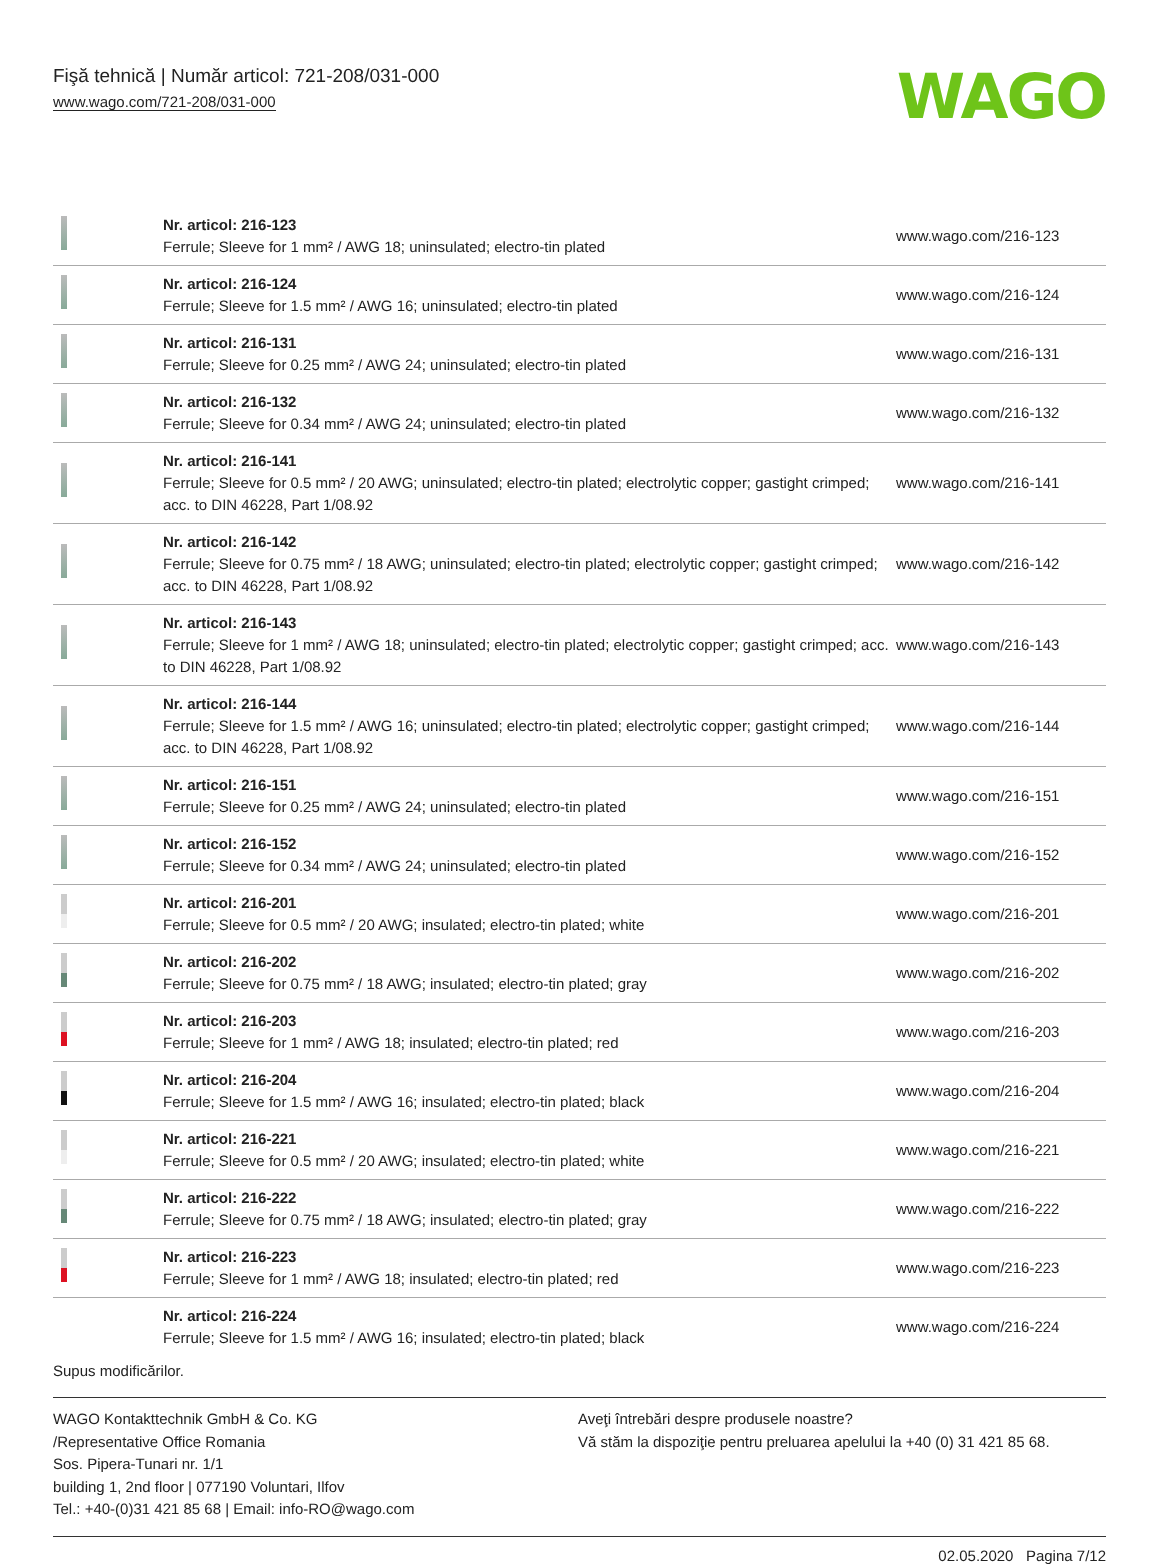Fişă tehnică | Număr articol: 721-208/031-000
www.wago.com/721-208/031-000
WAGO
| | Nr. articol: 216-123 Ferrule; Sleeve for 1 mm² / AWG 18; uninsulated; electro-tin plated | www.wago.com/216-123 |
| | Nr. articol: 216-124 Ferrule; Sleeve for 1.5 mm² / AWG 16; uninsulated; electro-tin plated | www.wago.com/216-124 |
| | Nr. articol: 216-131 Ferrule; Sleeve for 0.25 mm² / AWG 24; uninsulated; electro-tin plated | www.wago.com/216-131 |
| | Nr. articol: 216-132 Ferrule; Sleeve for 0.34 mm² / AWG 24; uninsulated; electro-tin plated | www.wago.com/216-132 |
| | Nr. articol: 216-141 Ferrule; Sleeve for 0.5 mm² / 20 AWG; uninsulated; electro-tin plated; electrolytic copper; gastight crimped; acc. to DIN 46228, Part 1/08.92 | www.wago.com/216-141 |
| | Nr. articol: 216-142 Ferrule; Sleeve for 0.75 mm² / 18 AWG; uninsulated; electro-tin plated; electrolytic copper; gastight crimped; acc. to DIN 46228, Part 1/08.92 | www.wago.com/216-142 |
| | Nr. articol: 216-143 Ferrule; Sleeve for 1 mm² / AWG 18; uninsulated; electro-tin plated; electrolytic copper; gastight crimped; acc. to DIN 46228, Part 1/08.92 | www.wago.com/216-143 |
| | Nr. articol: 216-144 Ferrule; Sleeve for 1.5 mm² / AWG 16; uninsulated; electro-tin plated; electrolytic copper; gastight crimped; acc. to DIN 46228, Part 1/08.92 | www.wago.com/216-144 |
| | Nr. articol: 216-151 Ferrule; Sleeve for 0.25 mm² / AWG 24; uninsulated; electro-tin plated | www.wago.com/216-151 |
| | Nr. articol: 216-152 Ferrule; Sleeve for 0.34 mm² / AWG 24; uninsulated; electro-tin plated | www.wago.com/216-152 |
| | Nr. articol: 216-201 Ferrule; Sleeve for 0.5 mm² / 20 AWG; insulated; electro-tin plated; white | www.wago.com/216-201 |
| | Nr. articol: 216-202 Ferrule; Sleeve for 0.75 mm² / 18 AWG; insulated; electro-tin plated; gray | www.wago.com/216-202 |
| | Nr. articol: 216-203 Ferrule; Sleeve for 1 mm² / AWG 18; insulated; electro-tin plated; red | www.wago.com/216-203 |
| | Nr. articol: 216-204 Ferrule; Sleeve for 1.5 mm² / AWG 16; insulated; electro-tin plated; black | www.wago.com/216-204 |
| | Nr. articol: 216-221 Ferrule; Sleeve for 0.5 mm² / 20 AWG; insulated; electro-tin plated; white | www.wago.com/216-221 |
| | Nr. articol: 216-222 Ferrule; Sleeve for 0.75 mm² / 18 AWG; insulated; electro-tin plated; gray | www.wago.com/216-222 |
| | Nr. articol: 216-223 Ferrule; Sleeve for 1 mm² / AWG 18; insulated; electro-tin plated; red | www.wago.com/216-223 |
| | Nr. articol: 216-224 Ferrule; Sleeve for 1.5 mm² / AWG 16; insulated; electro-tin plated; black | www.wago.com/216-224 |
Supus modificărilor.
WAGO Kontakttechnik GmbH & Co. KG
/Representative Office Romania
Sos. Pipera-Tunari nr. 1/1
building 1, 2nd floor | 077190 Voluntari, Ilfov
Tel.: +40-(0)31 421 85 68 | Email: info-RO@wago.com
Aveţi întrebări despre produsele noastre?
Vă stăm la dispoziţie pentru preluarea apelului la +40 (0) 31 421 85 68.
02.05.2020 Pagina 7/12